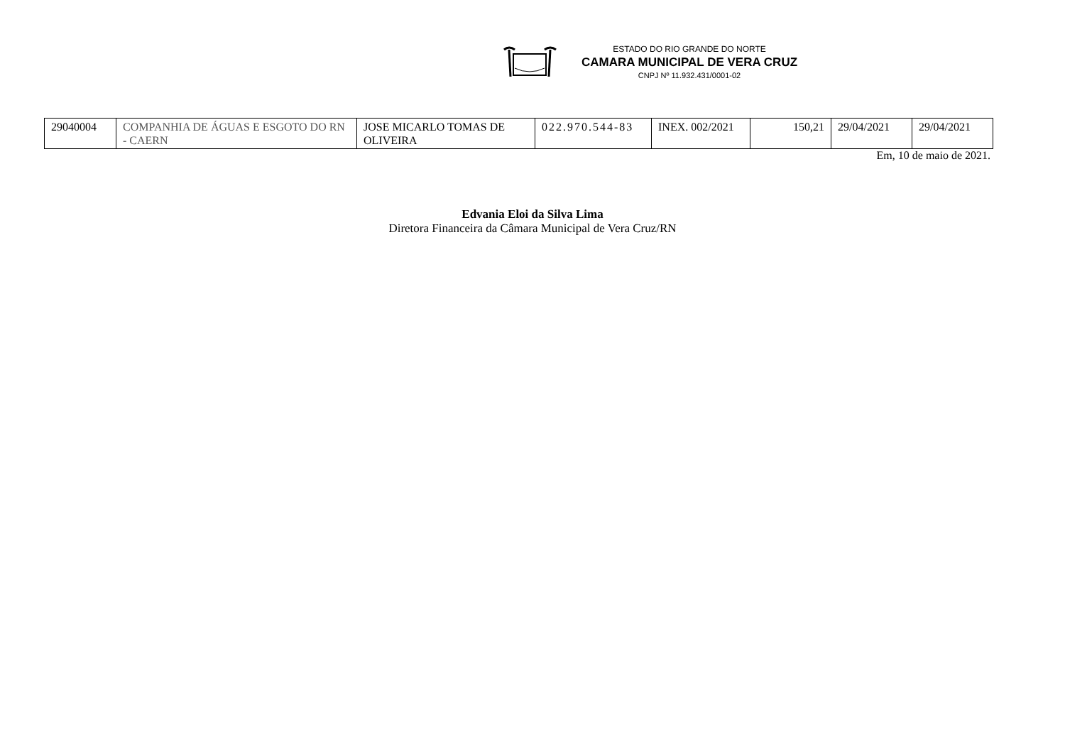ESTADO DO RIO GRANDE DO NORTE
CAMARA MUNICIPAL DE VERA CRUZ
CNPJ Nº 11.932.431/0001-02
| 29040004 | COMPANHIA DE ÁGUAS E ESGOTO DO RN - CAERN | JOSE MICARLO TOMAS DE OLIVEIRA | 022.970.544-83 | INEX. 002/2021 | 150,21 | 29/04/2021 | 29/04/2021 |
Em, 10 de maio de 2021.
Edvania Eloi da Silva Lima
Diretora Financeira da Câmara Municipal de Vera Cruz/RN